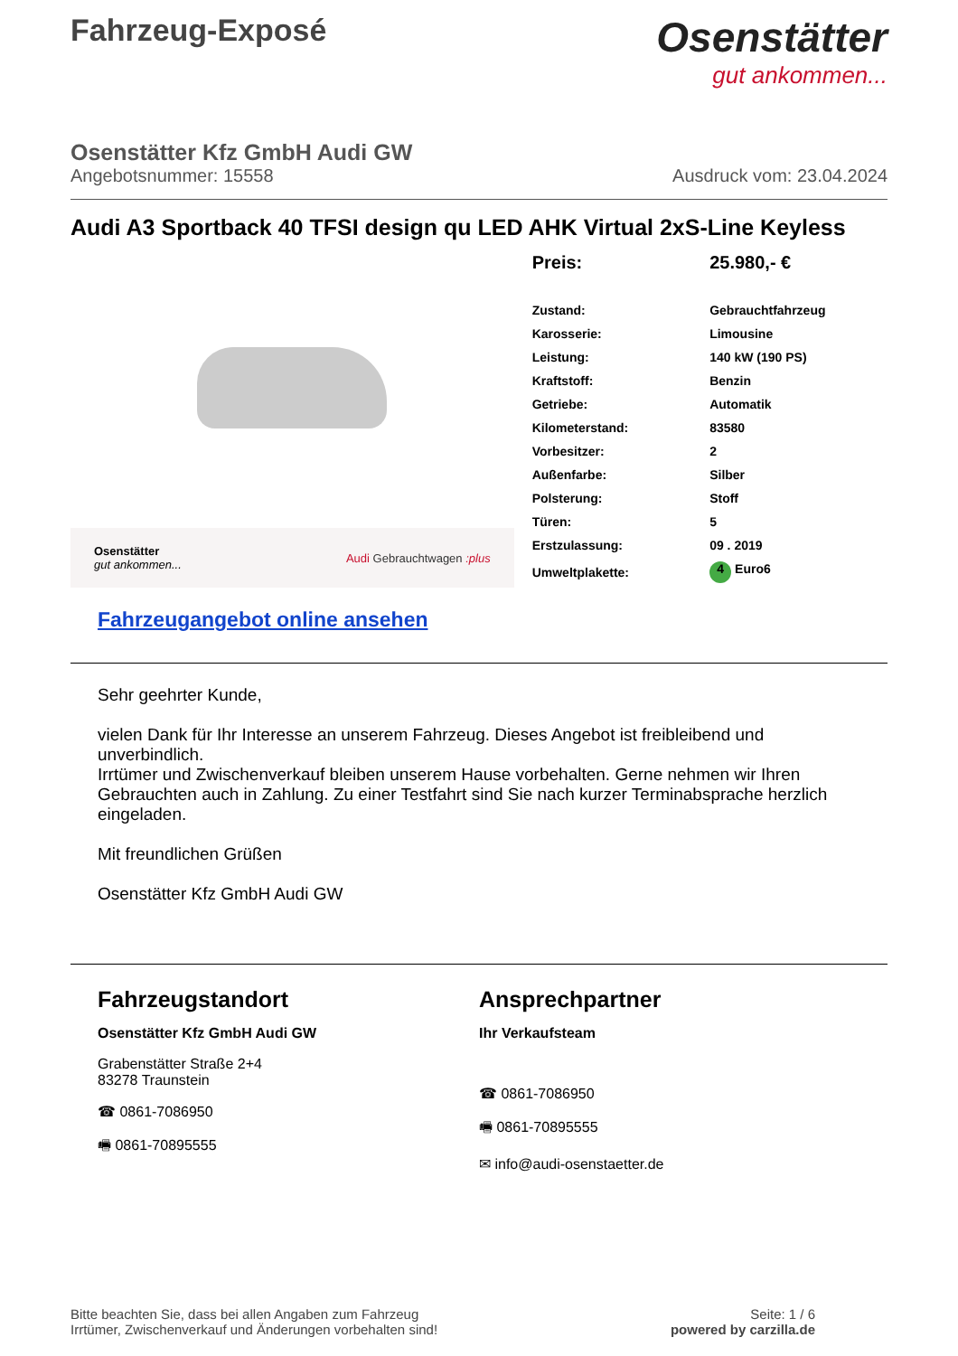Fahrzeug-Exposé
Osenstätter
gut ankommen...
Osenstätter Kfz GmbH Audi GW
Angebotsnummer: 15558 Ausdruck vom: 23.04.2024
Audi A3 Sportback 40 TFSI design qu LED AHK Virtual 2xS-Line Keyless
Osenstätter
gut ankommen... Audi Gebrauchtwagen :plus
| Preis: | 25.980,- € |
| Zustand: | Gebrauchtfahrzeug |
| Karosserie: | Limousine |
| Leistung: | 140 kW (190 PS) |
| Kraftstoff: | Benzin |
| Getriebe: | Automatik |
| Kilometerstand: | 83580 |
| Vorbesitzer: | 2 |
| Außenfarbe: | Silber |
| Polsterung: | Stoff |
| Türen: | 5 |
| Erstzulassung: | 09 . 2019 |
| Umweltplakette: | 4 Euro6 |
Fahrzeugangebot online ansehen
Sehr geehrter Kunde,
vielen Dank für Ihr Interesse an unserem Fahrzeug. Dieses Angebot ist freibleibend und unverbindlich.
Irrtümer und Zwischenverkauf bleiben unserem Hause vorbehalten. Gerne nehmen wir Ihren Gebrauchten auch in Zahlung. Zu einer Testfahrt sind Sie nach kurzer Terminabsprache herzlich eingeladen.
Mit freundlichen Grüßen
Osenstätter Kfz GmbH Audi GW
Fahrzeugstandort
Osenstätter Kfz GmbH Audi GW
Grabenstätter Straße 2+4
83278 Traunstein
☎ 0861-7086950
🖷 0861-70895555
Ansprechpartner
Ihr Verkaufsteam
☎ 0861-7086950
🖷 0861-70895555
✉ info@audi-osenstaetter.de
Bitte beachten Sie, dass bei allen Angaben zum Fahrzeug
Irrtümer, Zwischenverkauf und Änderungen vorbehalten sind! Seite: 1 / 6
powered by carzilla.de